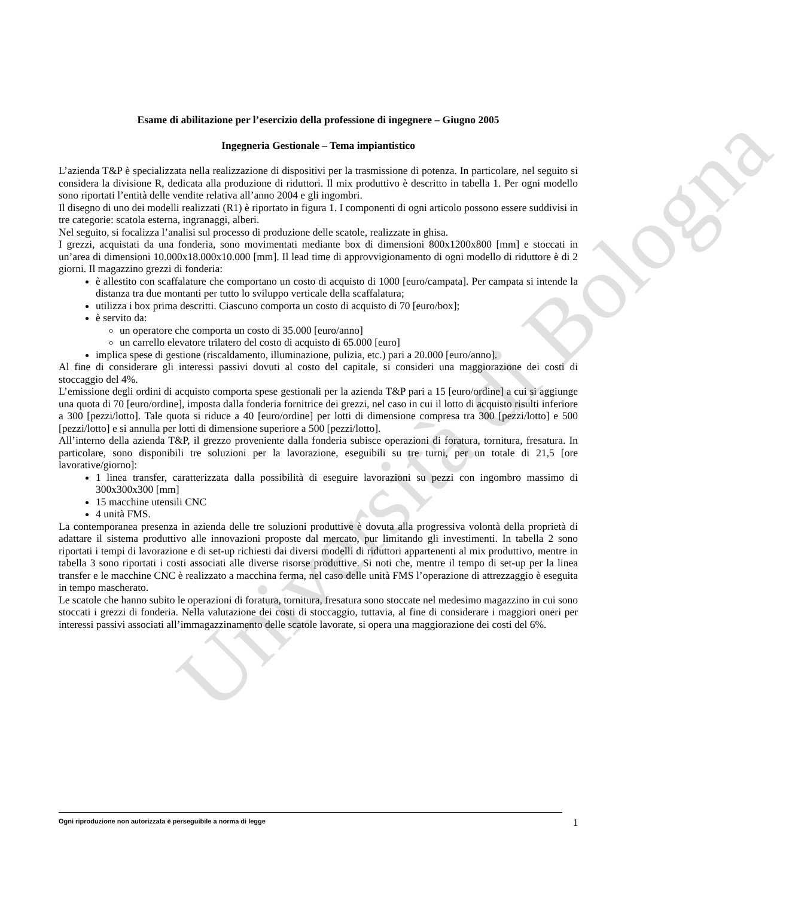Università di Bologna
Esame di abilitazione per l’esercizio della professione di ingegnere – Giugno 2005
Ingegneria Gestionale – Tema impiantistico
L’azienda T&P è specializzata nella realizzazione di dispositivi per la trasmissione di potenza. In particolare, nel seguito si considera la divisione R, dedicata alla produzione di riduttori. Il mix produttivo è descritto in tabella 1. Per ogni modello sono riportati l’entità delle vendite relativa all’anno 2004 e gli ingombri.
Il disegno di uno dei modelli realizzati (R1) è riportato in figura 1. I componenti di ogni articolo possono essere suddivisi in tre categorie: scatola esterna, ingranaggi, alberi.
Nel seguito, si focalizza l’analisi sul processo di produzione delle scatole, realizzate in ghisa.
I grezzi, acquistati da una fonderia, sono movimentati mediante box di dimensioni 800x1200x800 [mm] e stoccati in un’area di dimensioni 10.000x18.000x10.000 [mm]. Il lead time di approvvigionamento di ogni modello di riduttore è di 2 giorni. Il magazzino grezzi di fonderia:
è allestito con scaffalature che comportano un costo di acquisto di 1000 [euro/campata]. Per campata si intende la distanza tra due montanti per tutto lo sviluppo verticale della scaffalatura;
utilizza i box prima descritti. Ciascuno comporta un costo di acquisto di 70 [euro/box];
è servito da:
un operatore che comporta un costo di 35.000 [euro/anno]
un carrello elevatore trilatero del costo di acquisto di 65.000 [euro]
implica spese di gestione (riscaldamento, illuminazione, pulizia, etc.) pari a 20.000 [euro/anno].
Al fine di considerare gli interessi passivi dovuti al costo del capitale, si consideri una maggiorazione dei costi di stoccaggio del 4%.
L’emissione degli ordini di acquisto comporta spese gestionali per la azienda T&P pari a 15 [euro/ordine] a cui si aggiunge una quota di 70 [euro/ordine], imposta dalla fonderia fornitrice dei grezzi, nel caso in cui il lotto di acquisto risulti inferiore a 300 [pezzi/lotto]. Tale quota si riduce a 40 [euro/ordine] per lotti di dimensione compresa tra 300 [pezzi/lotto] e 500 [pezzi/lotto] e si annulla per lotti di dimensione superiore a 500 [pezzi/lotto].
All’interno della azienda T&P, il grezzo proveniente dalla fonderia subisce operazioni di foratura, tornitura, fresatura. In particolare, sono disponibili tre soluzioni per la lavorazione, eseguibili su tre turni, per un totale di 21,5 [ore lavorative/giorno]:
1 linea transfer, caratterizzata dalla possibilità di eseguire lavorazioni su pezzi con ingombro massimo di 300x300x300 [mm]
15 macchine utensili CNC
4 unità FMS.
La contemporanea presenza in azienda delle tre soluzioni produttive è dovuta alla progressiva volontà della proprietà di adattare il sistema produttivo alle innovazioni proposte dal mercato, pur limitando gli investimenti. In tabella 2 sono riportati i tempi di lavorazione e di set-up richiesti dai diversi modelli di riduttori appartenenti al mix produttivo, mentre in tabella 3 sono riportati i costi associati alle diverse risorse produttive. Si noti che, mentre il tempo di set-up per la linea transfer e le macchine CNC è realizzato a macchina ferma, nel caso delle unità FMS l’operazione di attrezzaggio è eseguita in tempo mascherato.
Le scatole che hanno subito le operazioni di foratura, tornitura, fresatura sono stoccate nel medesimo magazzino in cui sono stoccati i grezzi di fonderia. Nella valutazione dei costi di stoccaggio, tuttavia, al fine di considerare i maggiori oneri per interessi passivi associati all’immagazzinamento delle scatole lavorate, si opera una maggiorazione dei costi del 6%.
Ogni riproduzione non autorizzata è perseguibile a norma di legge
1